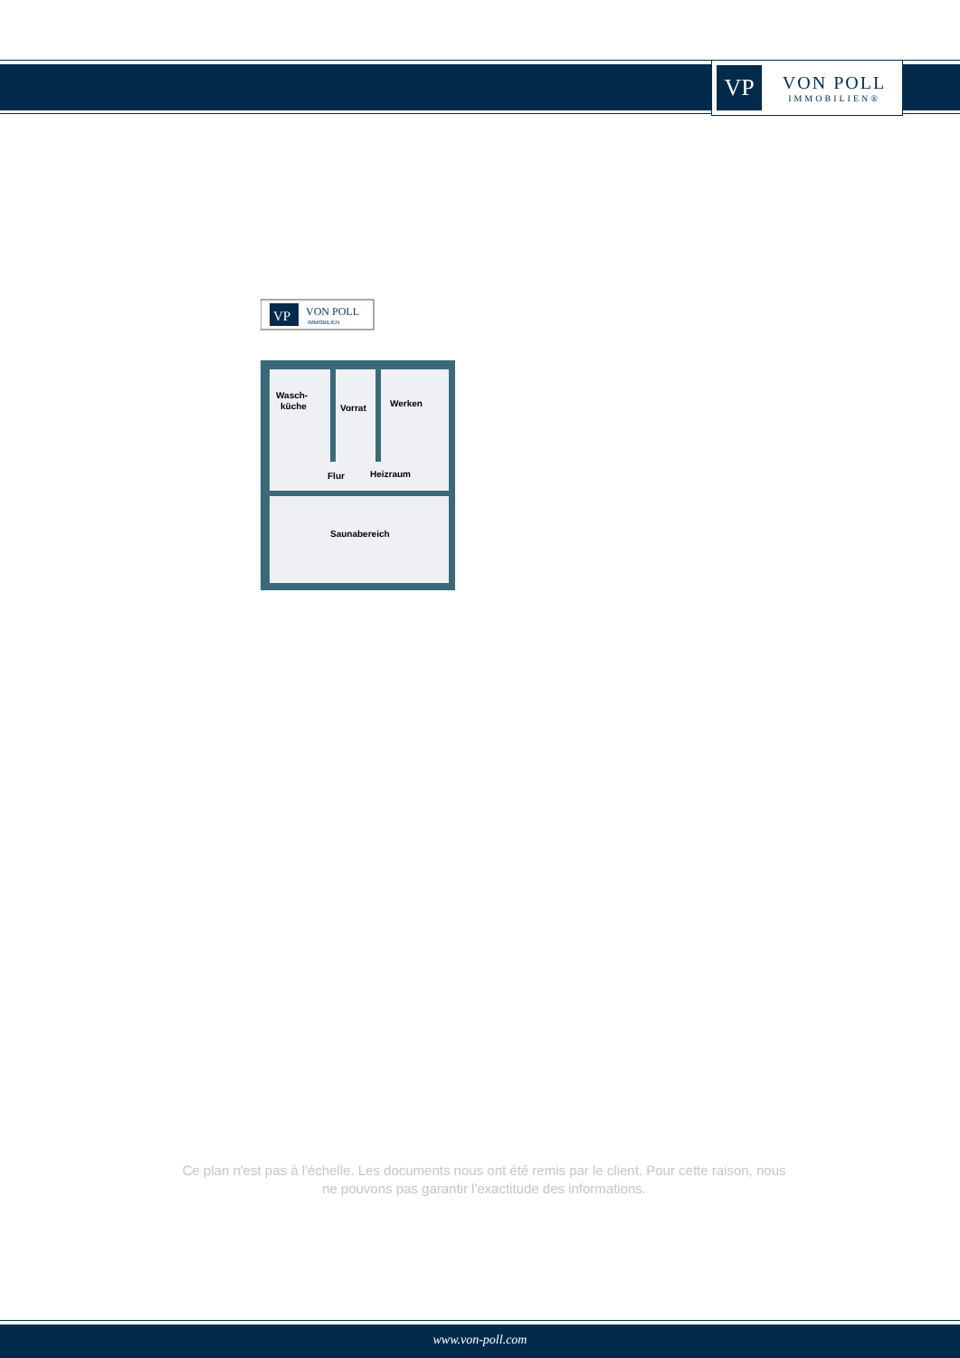VP
VON POLL
IMMOBILIEN®
VP
VON POLL
IMMOBILIEN
Wasch-
küche
Vorrat
Werken
Flur
Heizraum
Saunabereich
Ce plan n'est pas à l'échelle. Les documents nous ont été remis par le client. Pour cette raison, nous ne pouvons pas garantir l'exactitude des informations.
www.von-poll.com